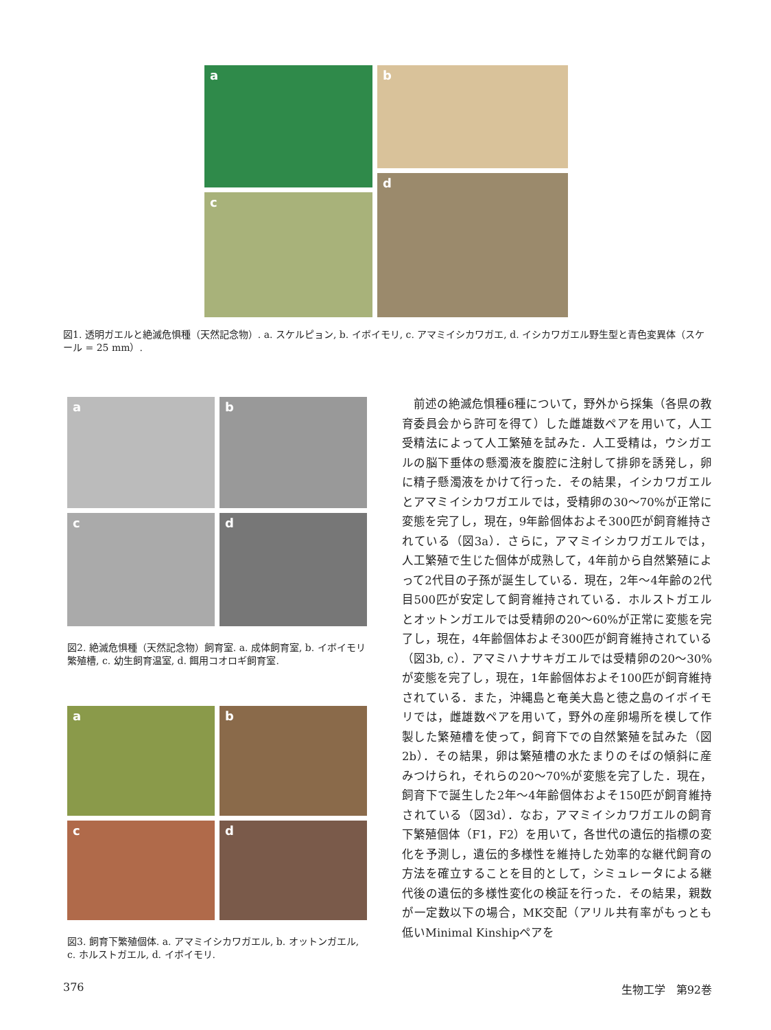a
b
c
d
図1. 透明ガエルと絶滅危惧種（天然記念物）. a. スケルピョン, b. イボイモリ, c. アマミイシカワガエ, d. イシカワガエル野生型と青色変異体（スケール = 25 mm）.
a
b
c
d
図2. 絶滅危惧種（天然記念物）飼育室. a. 成体飼育室, b. イボイモリ繁殖槽, c. 幼生飼育温室, d. 餌用コオロギ飼育室.
a
b
c
d
図3. 飼育下繁殖個体. a. アマミイシカワガエル, b. オットンガエル, c. ホルストガエル, d. イボイモリ.
　前述の絶滅危惧種6種について，野外から採集（各県の教育委員会から許可を得て）した雌雄数ペアを用いて，人工受精法によって人工繁殖を試みた．人工受精は，ウシガエルの脳下垂体の懸濁液を腹腔に注射して排卵を誘発し，卵に精子懸濁液をかけて行った．その結果，イシカワガエルとアマミイシカワガエルでは，受精卵の30〜70%が正常に変態を完了し，現在，9年齢個体およそ300匹が飼育維持されている（図3a）．さらに，アマミイシカワガエルでは，人工繁殖で生じた個体が成熟して，4年前から自然繁殖によって2代目の子孫が誕生している．現在，2年〜4年齢の2代目500匹が安定して飼育維持されている．ホルストガエルとオットンガエルでは受精卵の20〜60%が正常に変態を完了し，現在，4年齢個体およそ300匹が飼育維持されている（図3b, c）．アマミハナサキガエルでは受精卵の20〜30%が変態を完了し，現在，1年齢個体およそ100匹が飼育維持されている．また，沖縄島と奄美大島と徳之島のイボイモリでは，雌雄数ペアを用いて，野外の産卵場所を模して作製した繁殖槽を使って，飼育下での自然繁殖を試みた（図2b）．その結果，卵は繁殖槽の水たまりのそばの傾斜に産みつけられ，それらの20〜70%が変態を完了した．現在，飼育下で誕生した2年〜4年齢個体およそ150匹が飼育維持されている（図3d）．なお，アマミイシカワガエルの飼育下繁殖個体（F1，F2）を用いて，各世代の遺伝的指標の変化を予測し，遺伝的多様性を維持した効率的な継代飼育の方法を確立することを目的として，シミュレータによる継代後の遺伝的多様性変化の検証を行った．その結果，親数が一定数以下の場合，MK交配（アリル共有率がもっとも低いMinimal Kinshipペアを
376 生物工学　第92巻